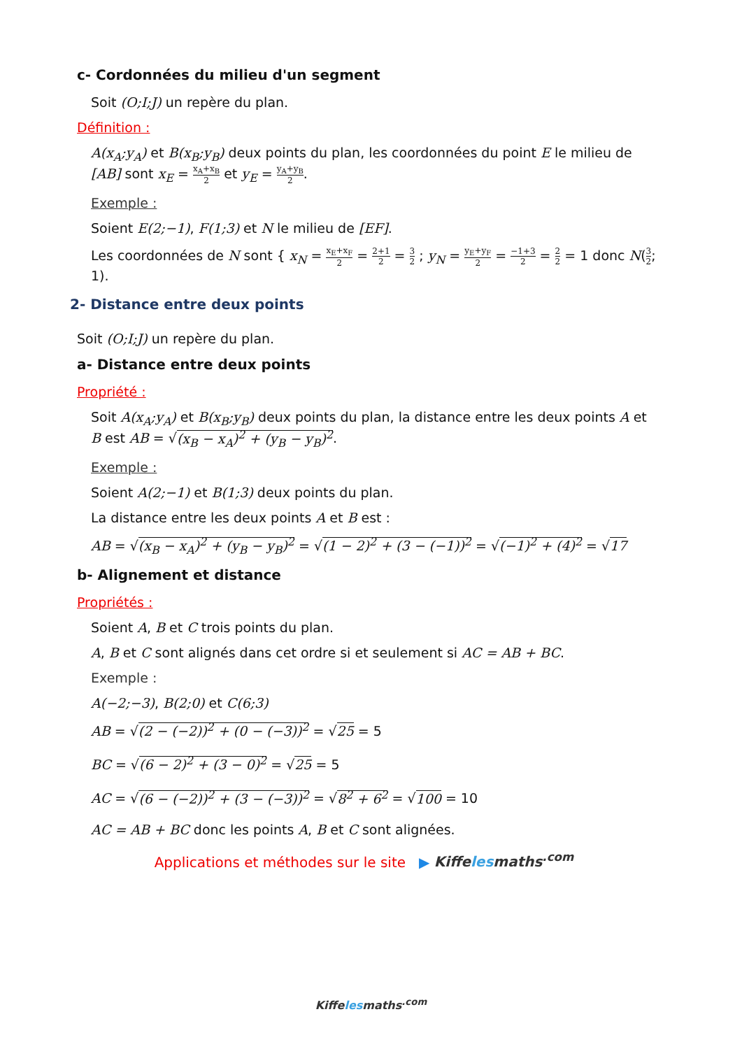c- Cordonnées du milieu d'un segment
Soit (O;I;J) un repère du plan.
Définition :
A(x<sub>A</sub>;y<sub>A</sub>) et B(x<sub>B</sub>;y<sub>B</sub>) deux points du plan, les coordonnées du point E le milieu de [AB] sont x<sub>E</sub> = x<sub>A</sub>+x<sub>B</sub> 2 et y<sub>E</sub> = y<sub>A</sub>+y<sub>B</sub> 2.
Exemple :
Soient E(2;−1), F(1;3) et N le milieu de [EF].
Les coordonnées de N sont { x<sub>N</sub> = x<sub>E</sub>+x<sub>F</sub> 2 = 2+1 2 = 3 2 ; y<sub>N</sub> = y<sub>E</sub>+y<sub>F</sub> 2 = −1+3 2 = 2 2 = 1 donc N(3 2; 1).
2- Distance entre deux points
Soit (O;I;J) un repère du plan.
a- Distance entre deux points
Propriété :
Soit A(x<sub>A</sub>;y<sub>A</sub>) et B(x<sub>B</sub>;y<sub>B</sub>) deux points du plan, la distance entre les deux points A et B est AB = √(x<sub>B</sub> − x<sub>A</sub>)<sup>2</sup> + (y<sub>B</sub> − y<sub>B</sub>)<sup>2</sup>.
Exemple :
Soient A(2;−1) et B(1;3) deux points du plan.
La distance entre les deux points A et B est :
AB = √(x<sub>B</sub> − x<sub>A</sub>)<sup>2</sup> + (y<sub>B</sub> − y<sub>B</sub>)<sup>2</sup> = √(1 − 2)<sup>2</sup> + (3 − (−1))<sup>2</sup> = √(−1)<sup>2</sup> + (4)<sup>2</sup> = √17
b- Alignement et distance
Propriétés :
Soient A, B et C trois points du plan.
A, B et C sont alignés dans cet ordre si et seulement si AC = AB + BC.
Exemple :
A(−2;−3), B(2;0) et C(6;3)
AB = √(2 − (−2))<sup>2</sup> + (0 − (−3))<sup>2</sup> = √25 = 5
BC = √(6 − 2)<sup>2</sup> + (3 − 0)<sup>2</sup> = √25 = 5
AC = √(6 − (−2))<sup>2</sup> + (3 − (−3))<sup>2</sup> = √8<sup>2</sup> + 6<sup>2</sup> = √100 = 10
AC = AB + BC donc les points A, B et C sont alignées.
Applications et méthodes sur le site ▶ Kiffelesmaths<sup>.com</sup>
Kiffelesmaths<sup>.com</sup>